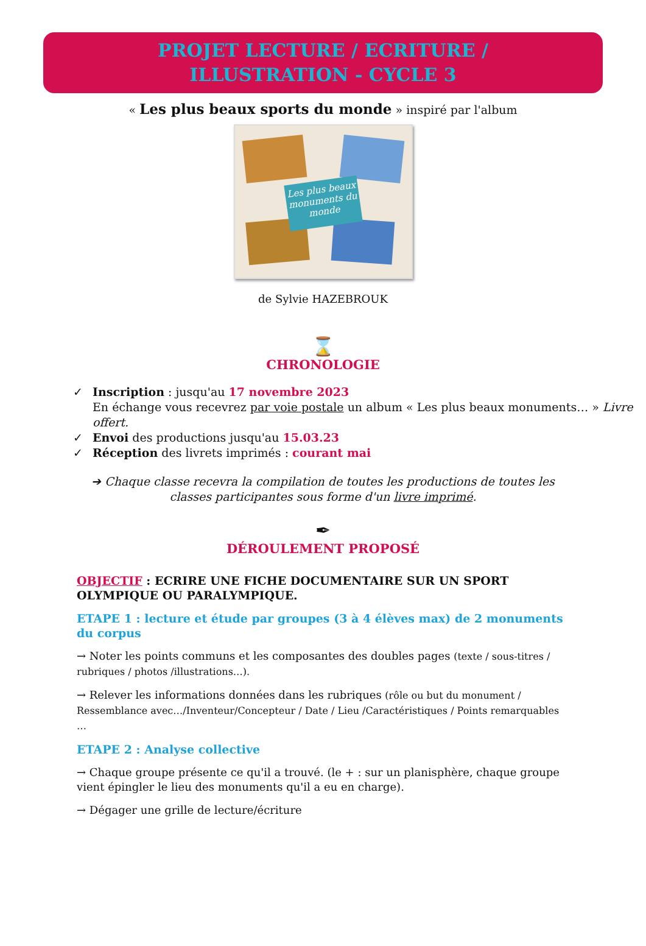PROJET LECTURE / ECRITURE /
ILLUSTRATION - CYCLE 3
« Les plus beaux sports du monde » inspiré par l'album
Les plus beaux monuments du monde
de Sylvie HAZEBROUK
⌛
CHRONOLOGIE
✓ Inscription : jusqu'au 17 novembre 2023
En échange vous recevrez par voie postale un album « Les plus beaux monuments… » Livre offert.
✓ Envoi des productions jusqu'au 15.03.23
✓ Réception des livrets imprimés : courant mai
➔ Chaque classe recevra la compilation de toutes les productions de toutes les classes participantes sous forme d'un livre imprimé.
✒
DÉROULEMENT PROPOSÉ
OBJECTIF : ECRIRE UNE FICHE DOCUMENTAIRE SUR UN SPORT OLYMPIQUE OU PARALYMPIQUE.
ETAPE 1 : lecture et étude par groupes (3 à 4 élèves max) de 2 monuments du corpus
→ Noter les points communs et les composantes des doubles pages (texte / sous-titres / rubriques / photos /illustrations…).
→ Relever les informations données dans les rubriques (rôle ou but du monument / Ressemblance avec…/Inventeur/Concepteur / Date / Lieu /Caractéristiques / Points remarquables …
ETAPE 2 : Analyse collective
→ Chaque groupe présente ce qu'il a trouvé. (le + : sur un planisphère, chaque groupe vient épingler le lieu des monuments qu'il a eu en charge).
→ Dégager une grille de lecture/écriture